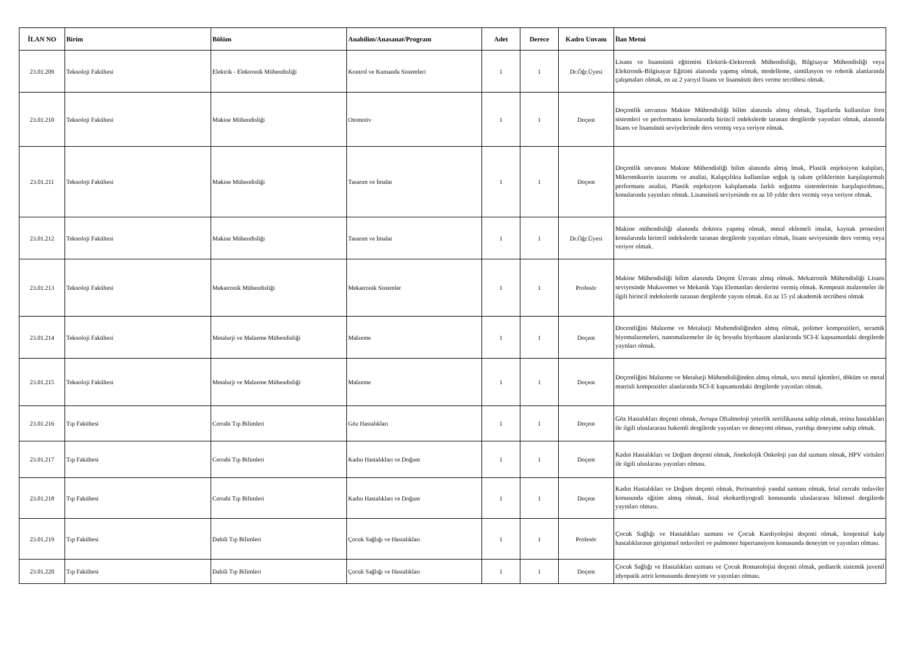| İLAN NO | Birim | Bölüm | Anabilim/Anasanat/Program | Adet | Derece | Kadro Unvanı | İlan Metni |
| --- | --- | --- | --- | --- | --- | --- | --- |
| 23.01.209 | Teknoloji Fakültesi | Elektrik - Elektronik Mühendisliği | Kontrol ve Kumanda Sistemleri | 1 | 1 | Dr.Öğr.Üyesi | Lisans ve lisansüstü eğitimini Elektrik-Elektronik Mühendisliği, Bilgisayar Mühendisliği veya Elektronik-Bilgisayar Eğitimi alanında yapmış olmak, modelleme, simülasyon ve robotik alanlarında çalışmaları olmak, en az 2 yarıyıl lisans ve lisansüstü ders verme tecrübesi olmak. |
| 23.01.210 | Teknoloji Fakültesi | Makine Mühendisliği | Otomotiv | 1 | 1 | Doçent | Doçentlik unvanını Makine Mühendisliği bilim alanında almış olmak, Taşıtlarda kullanılan fren sistemleri ve performansı konularında birincil indekslerde taranan dergilerde yayınları olmak, alanında lisans ve lisansüstü seviyelerinde ders vermiş veya veriyor olmak. |
| 23.01.211 | Teknoloji Fakültesi | Makine Mühendisliği | Tasarım ve İmalat | 1 | 1 | Doçent | Doçentlik unvanını Makine Mühendisliği bilim alanında almış lmak, Plastik enjeksiyon kalıpları, Mikromikserin tasarımı ve analizi, Kalıpçılıkta kullanılan soğuk iş takım çeliklerinin karşılaştırmalı performans analizi, Plastik enjeksiyon kalıplamada farklı soğutma sistemlerinin karşılaştırılması, konularında yayınları olmak. Lisansüstü seviyesinde en az 10 yıldır ders vermiş veya veriyor olmak. |
| 23.01.212 | Teknoloji Fakültesi | Makine Mühendisliği | Tasarım ve İmalat | 1 | 1 | Dr.Öğr.Üyesi | Makine mühendisliği alanında doktora yapmış olmak, metal eklemeli imalat, kaynak prosesleri konularında birincil indekslerde taranan dergilerde yayınları olmak, lisans seviyesinde ders vermiş veya veriyor olmak. |
| 23.01.213 | Teknoloji Fakültesi | Mekatronik Mühendisliği | Mekatronik Sistemler | 1 | 1 | Profesör | Makine Mühendisliği bilim alanında Doçent Ünvanı almış olmak. Mekatronik Mühendisliği Lisans seviyesinde Mukavemet ve Mekanik Yapı Elemanları derslerini vermiş olmak. Kompozit malzemeler ile ilgili birincil indekslerde taranan dergilerde yayını olmak. En az 15 yıl akademik tecrübesi olmak |
| 23.01.214 | Teknoloji Fakültesi | Metalurji ve Malzeme Mühendisliği | Malzeme | 1 | 1 | Doçent | Docentliğini Malzeme ve Metalurji Muhendisliğinden almış olmak, polimer kompozitleri, seramik biyomalzemeleri, nanomalzemeler ile üç boyutlu biyobasım alanlarında SCI-E kapsamındaki dergilerde yaynları olmak. |
| 23.01.215 | Teknoloji Fakültesi | Metalurji ve Malzeme Mühendisliği | Malzeme | 1 | 1 | Doçent | Doçentliğini Malzeme ve Metalurji Mühendisliğinden almış olmak, sıvı metal işlemleri, döküm ve metal matrisli kompozitler alanlarında SCI-E kapsamındaki dergilerde yayınları olmak. |
| 23.01.216 | Tıp Fakültesi | Cerrahi Tıp Bilimleri | Göz Hastalıkları | 1 | 1 | Doçent | Göz Hastalıkları doçenti olmak, Avrupa Oftalmoloji yeterlik sertifikasına sahip olmak, retina hastalıkları ile ilgili uluslararası hakemli dergilerde yayınları ve deneyimi olması, yurtdışı deneyime sahip olmak. |
| 23.01.217 | Tıp Fakültesi | Cerrahi Tıp Bilimleri | Kadın Hastalıkları ve Doğum | 1 | 1 | Doçent | Kadın Hastalıkları ve Doğum doçenti olmak, Jinekolojik Onkoloji yan dal uzmanı olmak, HPV virüsleri ile ilgili uluslarası yayınları olması. |
| 23.01.218 | Tıp Fakültesi | Cerrahi Tıp Bilimleri | Kadın Hastalıkları ve Doğum | 1 | 1 | Doçent | Kadın Hastalıkları ve Doğum doçenti olmak, Perinatoloji yandal uzmanı olmak, fetal cerrahi tedaviler konusunda eğitim almış olmak, fetal ekokardiyografi konusunda uluslararası bilimsel dergilerde yayınları olması. |
| 23.01.219 | Tıp Fakültesi | Dahili Tıp Bilimleri | Çocuk Sağlığı ve Hastalıkları | 1 | 1 | Profesör | Çocuk Sağlığı ve Hastalıkları uzmanı ve Çocuk Kardiyolojisi doçenti olmak, konjenital kalp hastalıklarının girişimsel tedavileri ve pulmoner hipertansiyon konusunda deneyim ve yayınları olması. |
| 23.01.220 | Tıp Fakültesi | Dahili Tıp Bilimleri | Çocuk Sağlığı ve Hastalıkları | 1 | 1 | Doçent | Çocuk Sağlığı ve Hastalıkları uzmanı ve Çocuk Romatolojisi doçenti olmak, pediatrik sistemik juvenil idyopatik artrit konusunda deneyimi ve yayınları olması. |